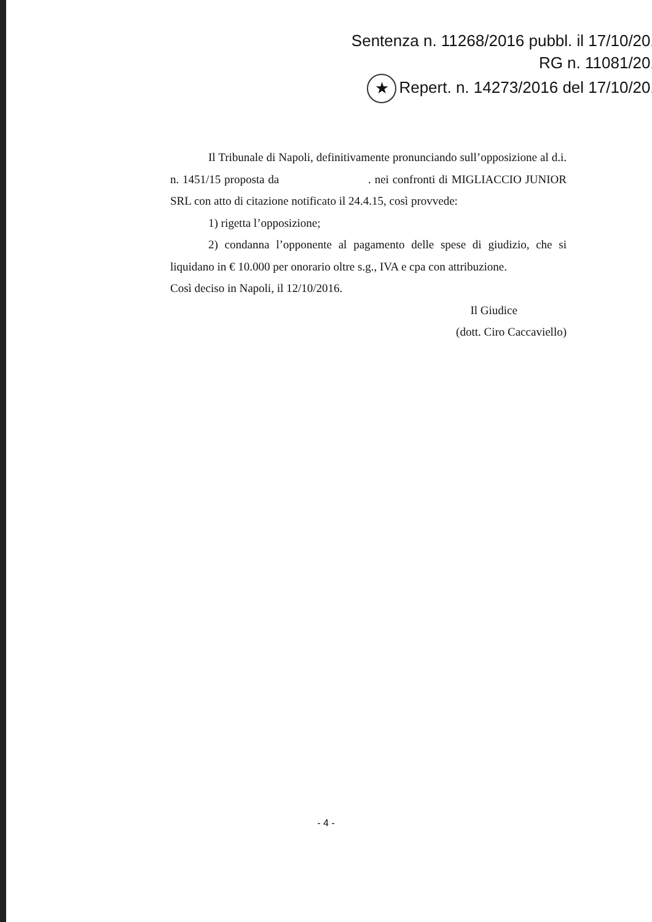Sentenza n. 11268/2016 pubbl. il 17/10/201
RG n. 11081/201
★ Repert. n. 14273/2016 del 17/10/201
Il Tribunale di Napoli, definitivamente pronunciando sull’opposizione al d.i. n. 1451/15 proposta da . nei confronti di MIGLIACCIO JUNIOR SRL con atto di citazione notificato il 24.4.15, così provvede:
1) rigetta l’opposizione;
2) condanna l’opponente al pagamento delle spese di giudizio, che si liquidano in € 10.000 per onorario oltre s.g., IVA e cpa con attribuzione.
Così deciso in Napoli, il 12/10/2016.
Il Giudice
(dott. Ciro Caccaviello)
- 4 -